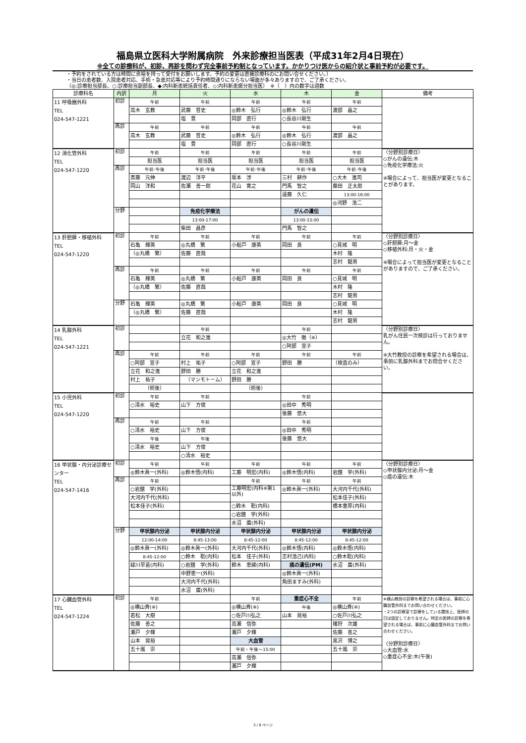福島県立医科大学附属病院　外来診療担当医表（平成31年2月4日現在）
※全ての診療科が、初診、再診を問わず完全事前予約制となっています。かかりつけ医からの紹介状と事前予約が必要です。
・予約をされている方は時間に余裕を持って受付をお願いします。予約の変更は直接診療科のにお問い合せください。）
・当日の患者数、入院患者対応、手術・急患対応等により予約時間通りにならない場面が多々ありますので、ご了承ください。
（◎:診療担当部長、○:診療担当副部長、◆:内科新患統括責任者、◇:内科新患振分担当医）　※（　）内の数字は週数
| 診療科名 | 内訳 | 月 | 火 | 水 | 木 | 金 | 備考 |
| --- | --- | --- | --- | --- | --- | --- | --- |
| 11 呼吸器外科 TEL 024-547-1221 | 初診 | 午前 | 午前 | 午前 | 午前 | 午前 | |
| | | 高木 玄教 | 武藤 哲史 | ◎鈴木 弘行 | ◎鈴木 弘行 | 渡部 晶之 | |
| | | | 塩 豊 | 岡部 直行 | ○長谷川剛生 | | |
| | 再診 | 午前 | 午前 | 午前 | 午前 | 午前 | |
| | | 高木 玄教 | 武藤 哲史 | ◎鈴木 弘行 | ◎鈴木 弘行 | 渡部 晶之 | |
| | | | 塩 豊 | 岡部 直行 | ○長谷川剛生 | | |
| 12 消化管外科 TEL 024-547-1220 | 初診 | 午前 | 午前 | 午前 | 午前 | 午前 | 〈分野別診療日〉 ◇がんの遺伝:木 ◇免疫化学療法:火 ※場合によって、担当医が変更となることがあります。 |
| | | 担当医 | 担当医 | 担当医 | 担当医 | 担当医 | |
| | 再診 | 午前･午後 | 午前･午後 | 午前･午後 | 午前･午後 | 午前･午後 | |
| | | 斎藤 元伸 | 渡辺 洋平 | 坂本 渉 | 三村 耕作 | ○大木 進司 | |
| | | 岡山 洋和 | 佐瀬 善一郎 | 花山 寛之 | 門馬 智之 | 藤田 正太郎 | |
| | | | | | 遠藤 久仁 | 13:00-16:00 | |
| | | | | | | ◎河野 浩二 | |
| | 分野 | | 免疫化学療法 | | がんの遺伝 | | |
| | | | 13:00-17:00 | | 13:00-15:00 | | |
| | | | 柴田 昌彦 | | 門馬 智之 | | |
| 13 肝胆膵・移植外科 TEL 024-547-1220 | 初診 | 午前 | 午前 | 午前 | 午前 | 午前 | 〈分野別診療日〉 ◇肝胆膵:月～金 ◇移植外科:月・火・金 ※場合によって担当医が変更となることがありますので、ご了承ください。 |
| | | 石亀 輝英 | ◎丸橋 繁 | 小船戸 康英 | 岡田 良 | ○見城 明 | |
| | | （◎丸橋 繁） | 佐藤 直哉 | | | 木村 隆 | |
| | | | | | | 志村 龍男 | |
| | 再診 | 午前 | 午前 | 午前 | 午前 | 午前 | |
| | | 石亀 輝英 | ◎丸橋 繁 | 小船戸 康英 | 岡田 良 | ○見城 明 | |
| | | （◎丸橋 繁） | 佐藤 直哉 | | | 木村 隆 | |
| | | | | | | 志村 龍男 | |
| | 分野 | 石亀 輝英 | ◎丸橋 繁 | 小船戸 康英 | 岡田 良 | ○見城 明 | |
| | | （◎丸橋 繁） | 佐藤 直哉 | | | 木村 隆 | |
| | | | | | | 志村 龍男 | |
| 14 乳腺外科 TEL 024-547-1221 | 初診 | | 午前 | | 午前 | | 〈分野別診療日〉 乳がん住民一次検診は行っておりません。 ※大竹教授の診察を希望される場合は、事前に乳腺外科までお問合せください。 |
| | | | 立花 和之進 | | ◎大竹 徹（※） | | |
| | | | | | ○阿部 宣子 | | |
| | 再診 | 午前 | 午前 | 午前 | 午前 | 午前 | |
| | | ○阿部 宣子 | 村上 祐子 | ○阿部 宣子 | 野田 勝 | （検査のみ） | |
| | | 立花 和之進 | 野田 勝 | 立花 和之進 | | | |
| | | 村上 祐子 | （マンモトーム） | 野田 勝 | | | |
| | | （術後） | | （術後） | | | |
| 15 小児外科 TEL 024-547-1220 | 初診 | 午前 | 午前 | | 午前 | | |
| | | ○清水 裕史 | 山下 方俊 | | ◎田中 秀明 | | |
| | | | | | 後藤 悠大 | | |
| | 再診 | 午前 | 午前 | | 午前 | | |
| | | ○清水 裕史 | 山下 方俊 | | ◎田中 秀明 | | |
| | | 午後 | 午後 | | 後藤 悠大 | | |
| | | ○清水 裕史 | 山下 方俊 | | | | |
| | | | ○清水 裕史 | | | | |
| 16 甲状腺・内分泌診療センター TEL 024-547-1416 | 初診 | 午前 | 午前 | 午前 | 午前 | 午前 | 〈分野別診療日〉 ◇甲状腺内分泌:月～金 ◇癌の遺伝:木 |
| | | ◎鈴木眞一(外科) | ◎鈴木悟(内科) | 工藤 明宏(内科) | ◎鈴木悟(内科) | 岩舘 学(外科) | |
| | 再診 | 午前 | | 午前 | 午前 | 午前 | |
| | | ○岩舘 学(外科) | | 工藤明宏(内科※第1以外) | ◎鈴木眞一(外科) | 大河内千代(外科) | |
| | | 大河内千代(外科) | | | | 松本佳子(外科) | |
| | | 松本佳子(外科) | | ○鈴木 聡(内科) | | 橋本重厚(内科) | |
| | | | | ○岩舘 学(外科) | | | |
| | | | | 水沼 廣(外科) | | | |
| | 分野 | 甲状腺内分泌 | 甲状腺内分泌 | 甲状腺内分泌 | 甲状腺内分泌 | 甲状腺内分泌 | |
| | | 12:00-14:00 | 8:45-13:00 | 8:45-12:00 | 8:45-12:00 | 8:45-12:00 | |
| | | ◎鈴木眞一(外科) | ◎鈴木眞一(外科) | 大河内千代(外科) | ◎鈴木悟(内科) | ◎鈴木悟(内科) | |
| | | 8:45-12:00 | ○鈴木 聡(内科) | 松本 佳子(外科) | 志村浩己(内科) | ○鈴木聡(内科) | |
| | | 緑川早苗(内科) | ○岩舘 学(外科) | 鈴木 恵綾(内科) | 癌の遺伝(PM) | 水沼 廣(外科) | |
| | | | 中野恵一(外科) | | ◎鈴木眞一(外科) | | |
| | | | 大河内千代(外科) | | 角田ますみ(外科) | | |
| | | | 水沼 廣(外科) | | | | |
| 17 心臓血管外科 TEL 024-547-1224 | 初診 | 午前 | | 午前 | 重症心不全 | 午前 | ※横山教授の診察を希望される場合は、事前に心臓血管外科までお問い合わせください。 ・2つの診察室で診療をしている関係上、医師の日は固定しておりません。特定の医師の診察を希望される場合は、事前に心臓血管外科までお問い合わせください。 〈分野別診療日〉 ◇大血管:水 ◇重症心不全:木(午後) |
| | | ◎横山斉(※) | | ◎横山斉(※) | 午後 | ◎横山斉(※) | |
| | | 若松 大樹 | | ○佐戸川弘之 | 山本 晃裕 | ○佐戸川弘之 | |
| | | 佐藤 善之 | | 高瀬 信弥 | | 猪狩 次雄 | |
| | | 瀬戸 夕輝 | | 瀬戸 夕輝 | | 佐藤 善之 | |
| | | 山本 晃裕 | | 大血管 | | 黒沢 博之 | |
| | | 五十嵐 崇 | | 午前・午後～15:00 | | 五十嵐 崇 | |
| | | | | 高瀬 信弥 | | | |
| | | | | 瀬戸 夕輝 | | | |
3 / 8 ページ